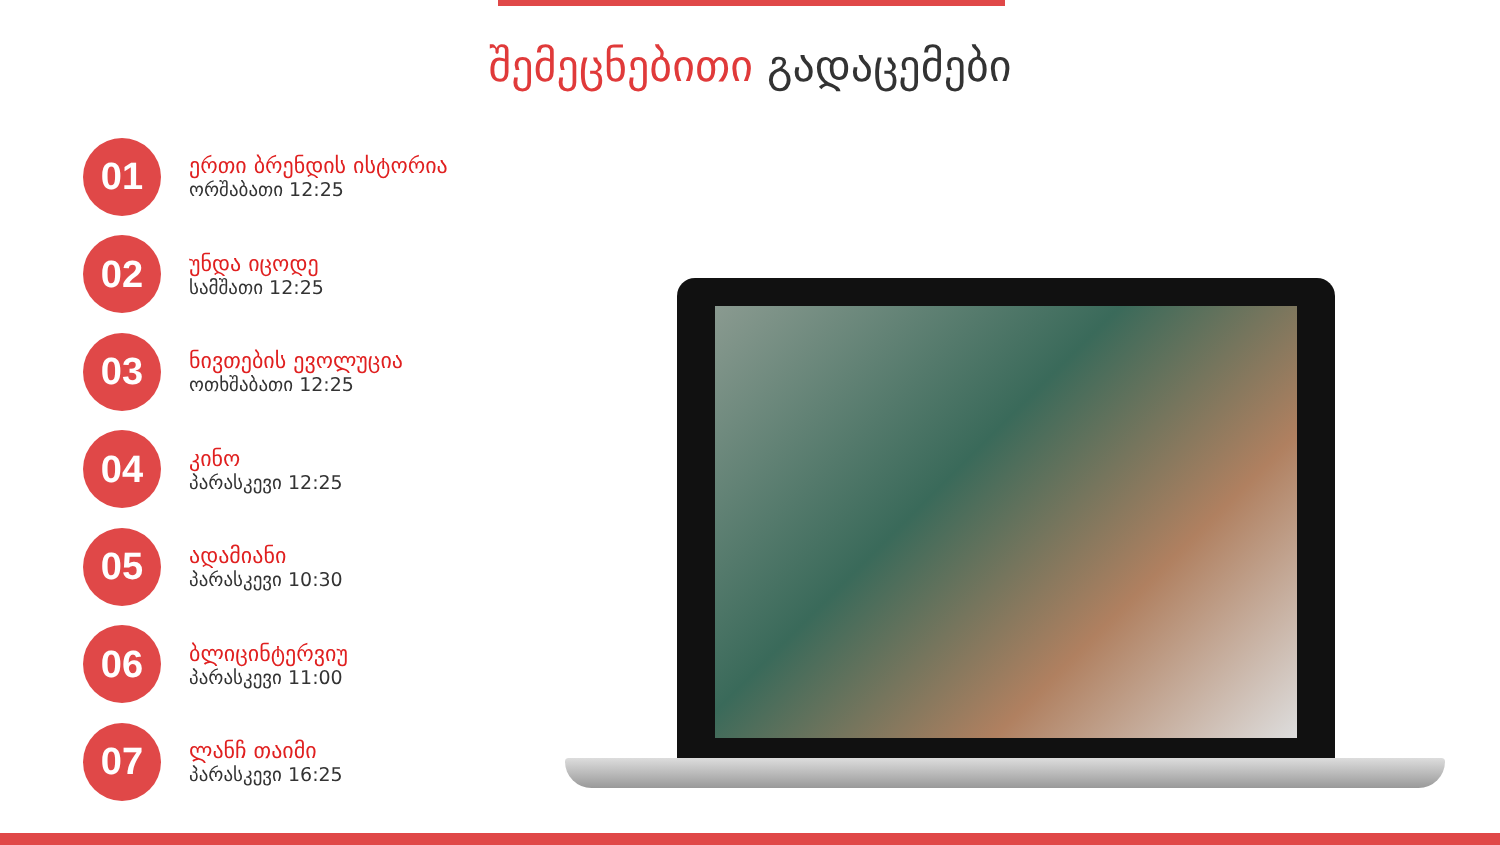შემეცნებითი გადაცემები
01
ერთი ბრენდის ისტორია
ორშაბათი 12:25
02
უნდა იცოდე
სამშათი 12:25
03
ნივთების ევოლუცია
ოთხშაბათი 12:25
04
კინო
პარასკევი 12:25
05
ადამიანი
პარასკევი 10:30
06
ბლიცინტერვიუ
პარასკევი 11:00
07
ლანჩ თაიმი
პარასკევი 16:25